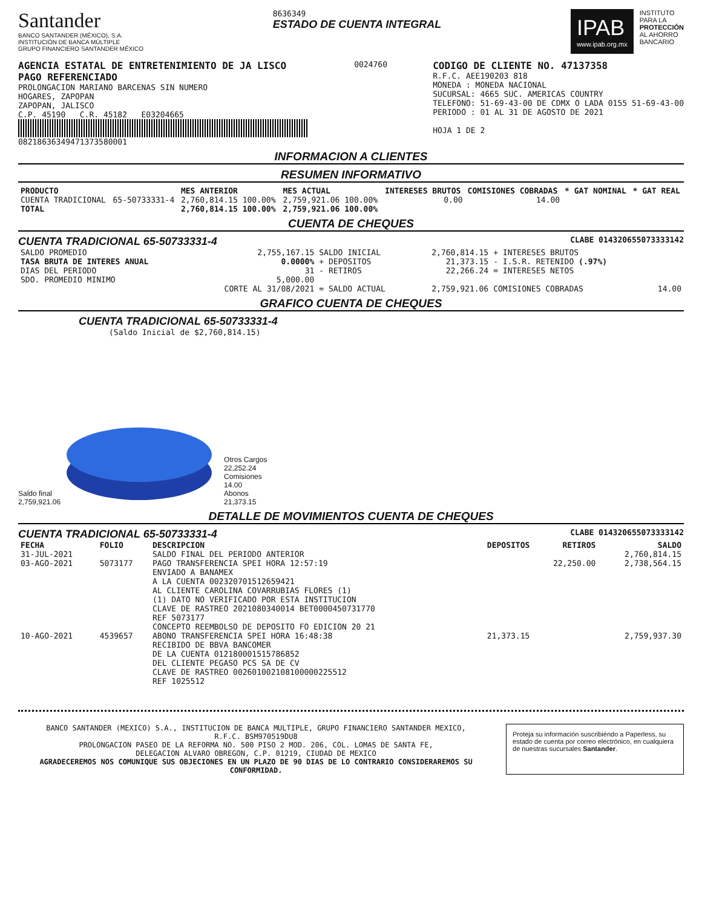Santander
BANCO SANTANDER (MÉXICO), S.A.
INSTITUCIÓN DE BANCA MÚLTIPLE
GRUPO FINANCIERO SANTANDER MÉXICO
8636349
ESTADO DE CUENTA INTEGRAL
IPAB
www.ipab.org.mx
INSTITUTO
PARA LA
PROTECCIÓN
AL AHORRO
BANCARIO
AGENCIA ESTATAL DE ENTRETENIMIENTO DE JA LISCO
PAGO REFERENCIADO
PROLONGACION MARIANO BARCENAS SIN NUMERO
HOGARES, ZAPOPAN
ZAPOPAN, JALISCO
C.P. 45190 C.R. 45182 E03204665
08218636349471373580001
0024760
CODIGO DE CLIENTE NO. 47137358
R.F.C. AEE190203 818
MONEDA : MONEDA NACIONAL
SUCURSAL: 4665 SUC. AMERICAS COUNTRY
TELEFONO: 51-69-43-00 DE CDMX O LADA 0155 51-69-43-00
PERIODO : 01 AL 31 DE AGOSTO DE 2021
HOJA 1 DE 2
INFORMACION A CLIENTES
RESUMEN INFORMATIVO
| PRODUCTO | | MES ANTERIOR | MES ACTUAL | INTERESES BRUTOS | COMISIONES COBRADAS | * GAT NOMINAL | * GAT REAL |
| --- | --- | --- | --- | --- | --- | --- | --- |
| CUENTA TRADICIONAL | 65-50733331-4 | 2,760,814.15 100.00% | 2,759,921.06 100.00% | 0.00 | 14.00 | | |
| TOTAL | | 2,760,814.15 100.00% | 2,759,921.06 100.00% | | | | |
CUENTA DE CHEQUES
CUENTA TRADICIONAL 65-50733331-4 CLABE 014320655073333142
| SALDO PROMEDIO | 2,755,167.15 | SALDO INICIAL | 2,760,814.15 | + INTERESES BRUTOS | |
| TASA BRUTA DE INTERES ANUAL | 0.0000% | + DEPOSITOS | 21,373.15 | - I.S.R. RETENIDO (.97%) | |
| DIAS DEL PERIODO | 31 | - RETIROS | 22,266.24 | = INTERESES NETOS | |
| SDO. PROMEDIO MINIMO | 5,000.00 | | | | |
| | CORTE AL 31/08/2021 | = SALDO ACTUAL | 2,759,921.06 | COMISIONES COBRADAS | 14.00 |
GRAFICO CUENTA DE CHEQUES
CUENTA TRADICIONAL 65-50733331-4
(Saldo Inicial de $2,760,814.15)
Saldo final
2,759,921.06
Otros Cargos
22,252.24
Comisiones
14.00
Abonos
21,373.15
DETALLE DE MOVIMIENTOS CUENTA DE CHEQUES
CUENTA TRADICIONAL 65-50733331-4 CLABE 014320655073333142
| FECHA | FOLIO | DESCRIPCION | DEPOSITOS | RETIROS | SALDO |
| --- | --- | --- | --- | --- | --- |
| 31-JUL-2021 | | SALDO FINAL DEL PERIODO ANTERIOR | | | 2,760,814.15 |
| 03-AGO-2021 | 5073177 | PAGO TRANSFERENCIA SPEI HORA 12:57:19 ENVIADO A BANAMEX A LA CUENTA 002320701512659421 AL CLIENTE CAROLINA COVARRUBIAS FLORES (1) (1) DATO NO VERIFICADO POR ESTA INSTITUCION CLAVE DE RASTREO 2021080340014 BET0000450731770 REF 5073177 CONCEPTO REEMBOLSO DE DEPOSITO FO EDICION 20 21 | | 22,250.00 | 2,738,564.15 |
| 10-AGO-2021 | 4539657 | ABONO TRANSFERENCIA SPEI HORA 16:48:38 RECIBIDO DE BBVA BANCOMER DE LA CUENTA 012180001515786852 DEL CLIENTE PEGASO PCS SA DE CV CLAVE DE RASTREO 002601002108100000225512 REF 1025512 | 21,373.15 | | 2,759,937.30 |
BANCO SANTANDER (MEXICO) S.A., INSTITUCION DE BANCA MULTIPLE, GRUPO FINANCIERO SANTANDER MEXICO,
R.F.C. BSM970519DU8
PROLONGACION PASEO DE LA REFORMA NO. 500 PISO 2 MOD. 206, COL. LOMAS DE SANTA FE,
DELEGACION ALVARO OBREGON, C.P. 01219, CIUDAD DE MEXICO
AGRADECEREMOS NOS COMUNIQUE SUS OBJECIONES EN UN PLAZO DE 90 DIAS DE LO CONTRARIO CONSIDERAREMOS SU CONFORMIDAD.
Proteja su información suscribiéndo a Paperless, su estado de cuenta por correo electrónico, en cualquiera de nuestras sucursales Santander.